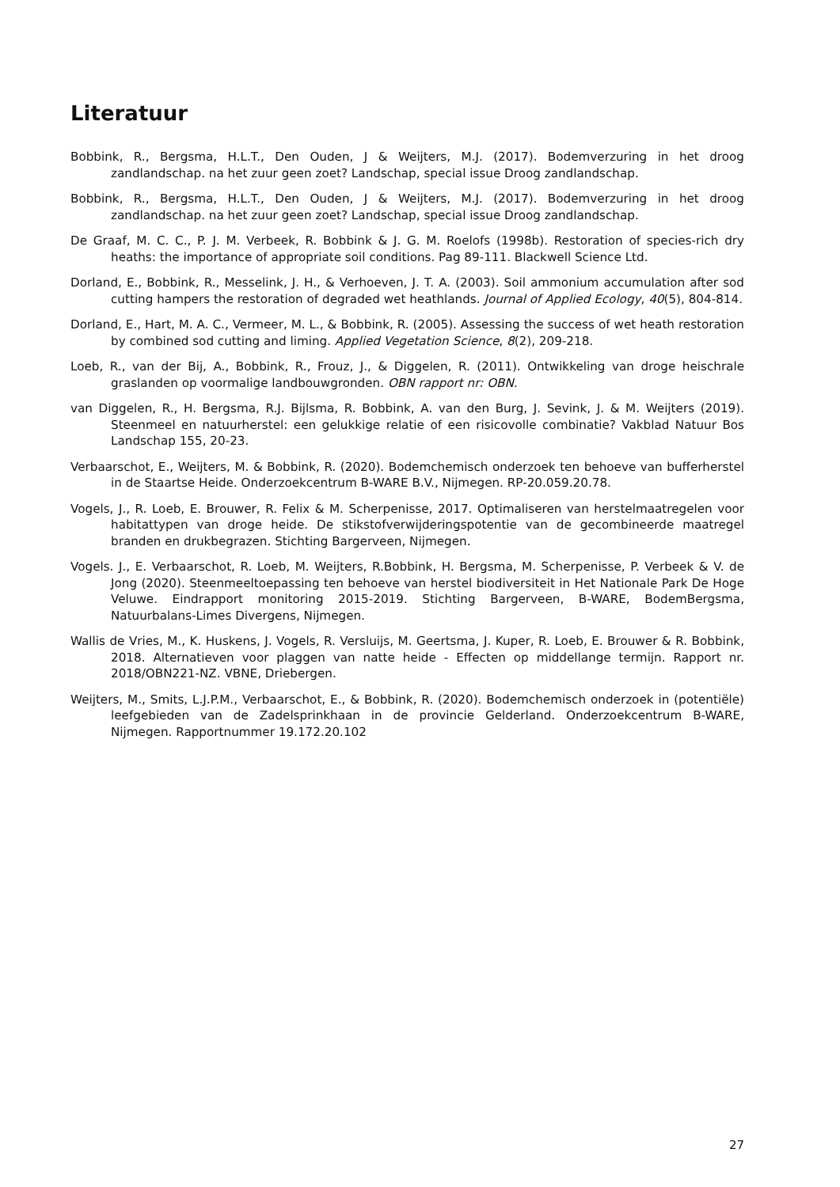Literatuur
Bobbink, R., Bergsma, H.L.T., Den Ouden, J & Weijters, M.J. (2017). Bodemverzuring in het droog zandlandschap. na het zuur geen zoet? Landschap, special issue Droog zandlandschap.
Bobbink, R., Bergsma, H.L.T., Den Ouden, J & Weijters, M.J. (2017). Bodemverzuring in het droog zandlandschap. na het zuur geen zoet? Landschap, special issue Droog zandlandschap.
De Graaf, M. C. C., P. J. M. Verbeek, R. Bobbink & J. G. M. Roelofs (1998b). Restoration of species-rich dry heaths: the importance of appropriate soil conditions. Pag 89-111. Blackwell Science Ltd.
Dorland, E., Bobbink, R., Messelink, J. H., & Verhoeven, J. T. A. (2003). Soil ammonium accumulation after sod cutting hampers the restoration of degraded wet heathlands. Journal of Applied Ecology, 40(5), 804-814.
Dorland, E., Hart, M. A. C., Vermeer, M. L., & Bobbink, R. (2005). Assessing the success of wet heath restoration by combined sod cutting and liming. Applied Vegetation Science, 8(2), 209-218.
Loeb, R., van der Bij, A., Bobbink, R., Frouz, J., & Diggelen, R. (2011). Ontwikkeling van droge heischrale graslanden op voormalige landbouwgronden. OBN rapport nr: OBN.
van Diggelen, R., H. Bergsma, R.J. Bijlsma, R. Bobbink, A. van den Burg, J. Sevink, J. & M. Weijters (2019). Steenmeel en natuurherstel: een gelukkige relatie of een risicovolle combinatie? Vakblad Natuur Bos Landschap 155, 20-23.
Verbaarschot, E., Weijters, M. & Bobbink, R. (2020). Bodemchemisch onderzoek ten behoeve van bufferherstel in de Staartse Heide. Onderzoekcentrum B-WARE B.V., Nijmegen. RP-20.059.20.78.
Vogels, J., R. Loeb, E. Brouwer, R. Felix & M. Scherpenisse, 2017. Optimaliseren van herstelmaatregelen voor habitattypen van droge heide. De stikstofverwijderingspotentie van de gecombineerde maatregel branden en drukbegrazen. Stichting Bargerveen, Nijmegen.
Vogels. J., E. Verbaarschot, R. Loeb, M. Weijters, R.Bobbink, H. Bergsma, M. Scherpenisse, P. Verbeek & V. de Jong (2020). Steenmeeltoepassing ten behoeve van herstel biodiversiteit in Het Nationale Park De Hoge Veluwe. Eindrapport monitoring 2015-2019. Stichting Bargerveen, B-WARE, BodemBergsma, Natuurbalans-Limes Divergens, Nijmegen.
Wallis de Vries, M., K. Huskens, J. Vogels, R. Versluijs, M. Geertsma, J. Kuper, R. Loeb, E. Brouwer & R. Bobbink, 2018. Alternatieven voor plaggen van natte heide - Effecten op middellange termijn. Rapport nr. 2018/OBN221-NZ. VBNE, Driebergen.
Weijters, M., Smits, L.J.P.M., Verbaarschot, E., & Bobbink, R. (2020). Bodemchemisch onderzoek in (potentiële) leefgebieden van de Zadelsprinkhaan in de provincie Gelderland. Onderzoekcentrum B-WARE, Nijmegen. Rapportnummer 19.172.20.102
27